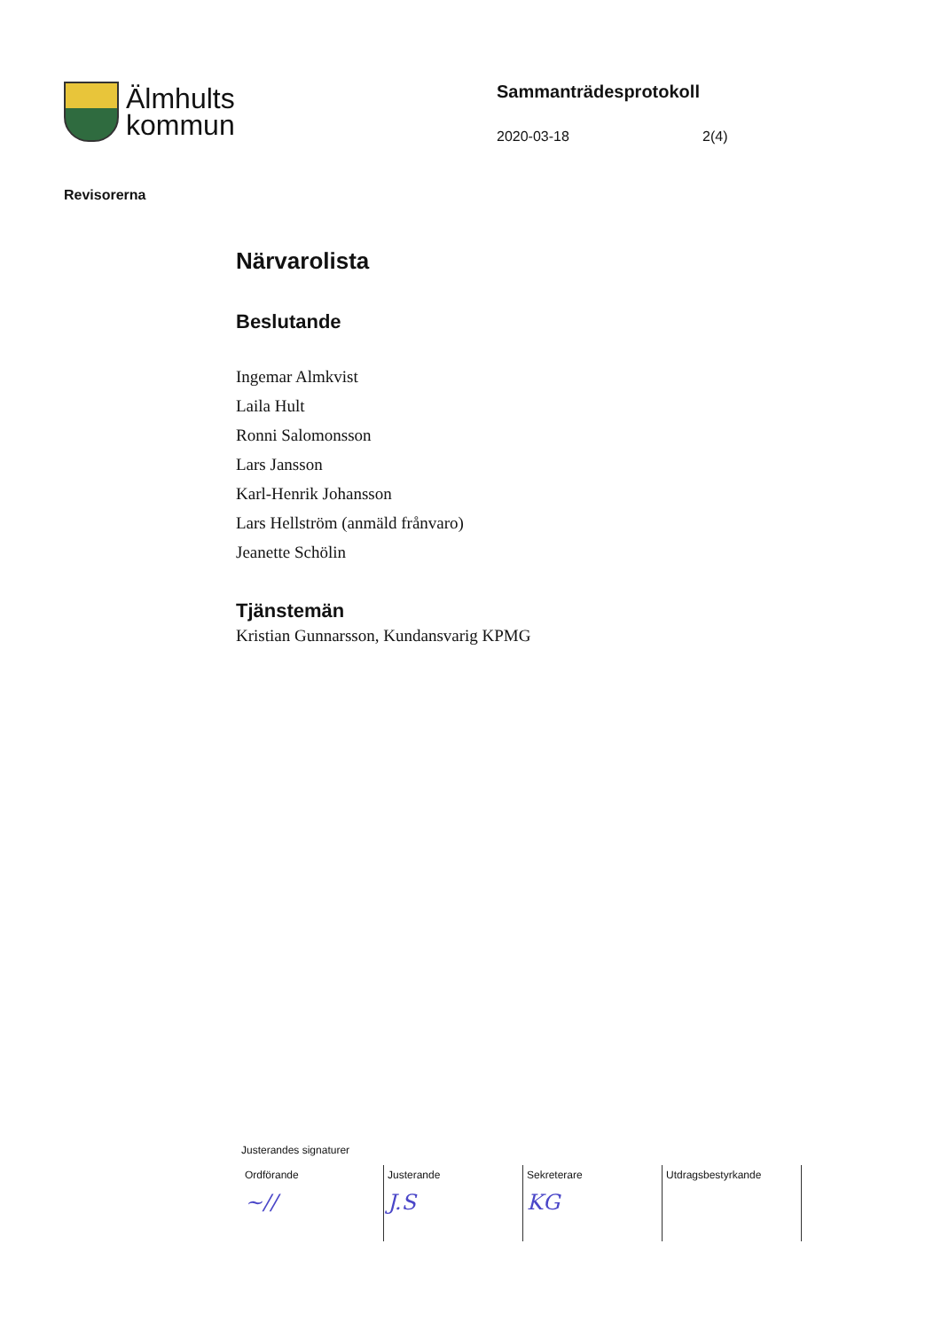Älmhults
kommun
Sammanträdesprotokoll
2020-03-18 2(4)
Revisorerna
Närvarolista
Beslutande
Ingemar Almkvist
Laila Hult
Ronni Salomonsson
Lars Jansson
Karl-Henrik Johansson
Lars Hellström (anmäld frånvaro)
Jeanette Schölin
Tjänstemän
Kristian Gunnarsson, Kundansvarig KPMG
Justerandes signaturer
| Ordförande ~// | Justerande J.S | Sekreterare KG | Utdragsbestyrkande |